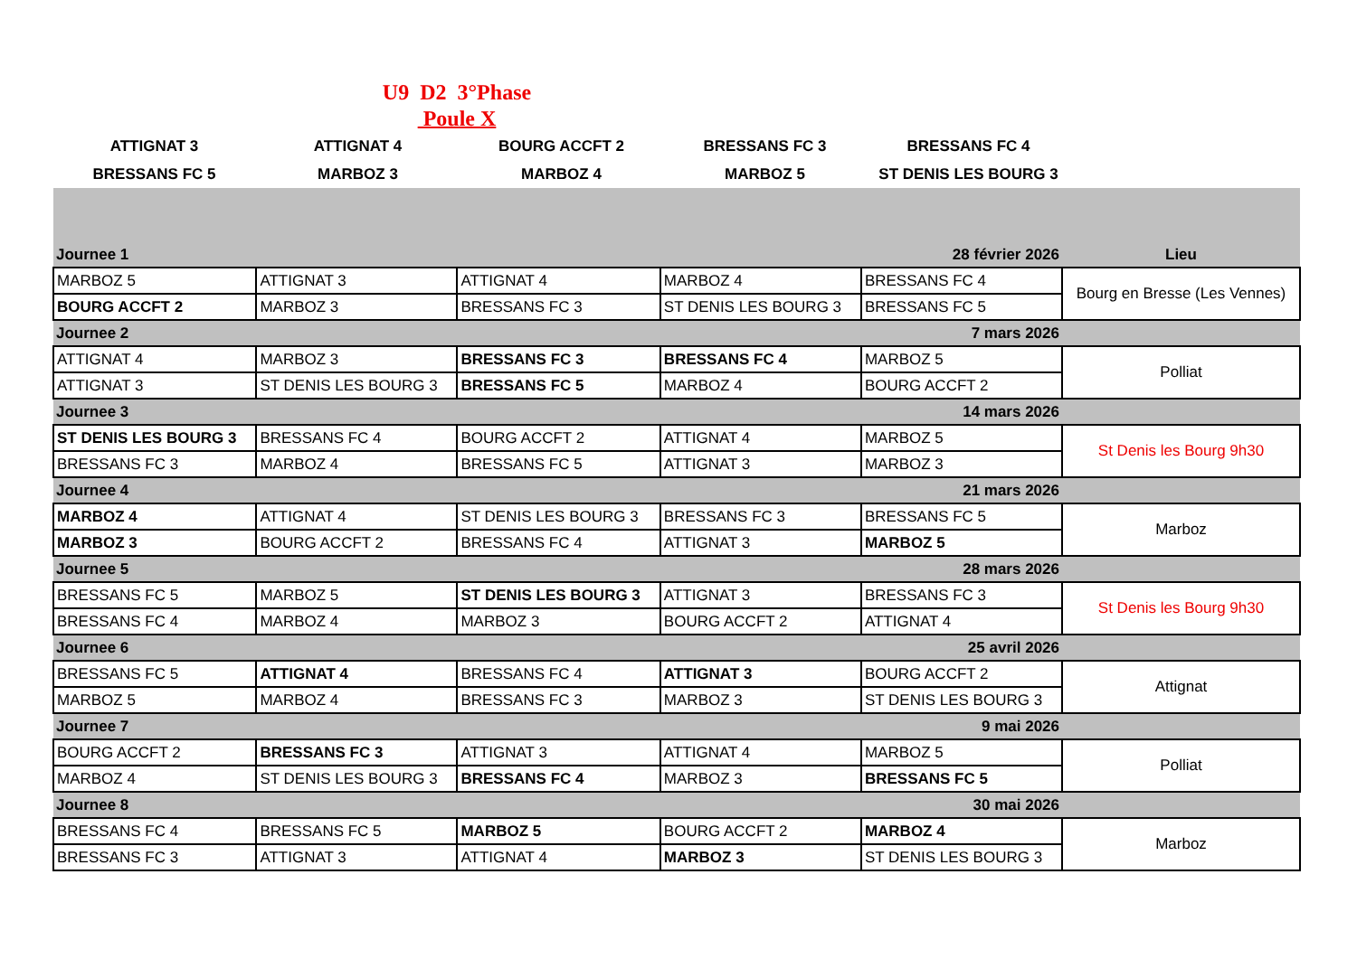U9 D2 3°Phase
Poule X
| ATTIGNAT 3 | ATTIGNAT 4 | BOURG ACCFT 2 | BRESSANS FC 3 | BRESSANS FC 4 |
| BRESSANS FC 5 | MARBOZ 3 | MARBOZ 4 | MARBOZ 5 | ST DENIS LES BOURG 3 |
| Journee 1 | | | | 28 février 2026 | Lieu |
| MARBOZ 5 | ATTIGNAT 3 | ATTIGNAT 4 | MARBOZ 4 | BRESSANS FC 4 | Bourg en Bresse (Les Vennes) |
| BOURG ACCFT 2 | MARBOZ 3 | BRESSANS FC 3 | ST DENIS LES BOURG 3 | BRESSANS FC 5 | |
| Journee 2 | | | | 7 mars 2026 | |
| ATTIGNAT 4 | MARBOZ 3 | BRESSANS FC 3 | BRESSANS FC 4 | MARBOZ 5 | Polliat |
| ATTIGNAT 3 | ST DENIS LES BOURG 3 | BRESSANS FC 5 | MARBOZ 4 | BOURG ACCFT 2 | |
| Journee 3 | | | | 14 mars 2026 | |
| ST DENIS LES BOURG 3 | BRESSANS FC 4 | BOURG ACCFT 2 | ATTIGNAT 4 | MARBOZ 5 | St Denis les Bourg 9h30 |
| BRESSANS FC 3 | MARBOZ 4 | BRESSANS FC 5 | ATTIGNAT 3 | MARBOZ 3 | |
| Journee 4 | | | | 21 mars 2026 | |
| MARBOZ 4 | ATTIGNAT 4 | ST DENIS LES BOURG 3 | BRESSANS FC 3 | BRESSANS FC 5 | Marboz |
| MARBOZ 3 | BOURG ACCFT 2 | BRESSANS FC 4 | ATTIGNAT 3 | MARBOZ 5 | |
| Journee 5 | | | | 28 mars 2026 | |
| BRESSANS FC 5 | MARBOZ 5 | ST DENIS LES BOURG 3 | ATTIGNAT 3 | BRESSANS FC 3 | St Denis les Bourg 9h30 |
| BRESSANS FC 4 | MARBOZ 4 | MARBOZ 3 | BOURG ACCFT 2 | ATTIGNAT 4 | |
| Journee 6 | | | | 25 avril 2026 | |
| BRESSANS FC 5 | ATTIGNAT 4 | BRESSANS FC 4 | ATTIGNAT 3 | BOURG ACCFT 2 | Attignat |
| MARBOZ 5 | MARBOZ 4 | BRESSANS FC 3 | MARBOZ 3 | ST DENIS LES BOURG 3 | |
| Journee 7 | | | | 9 mai 2026 | |
| BOURG ACCFT 2 | BRESSANS FC 3 | ATTIGNAT 3 | ATTIGNAT 4 | MARBOZ 5 | Polliat |
| MARBOZ 4 | ST DENIS LES BOURG 3 | BRESSANS FC 4 | MARBOZ 3 | BRESSANS FC 5 | |
| Journee 8 | | | | 30 mai 2026 | |
| BRESSANS FC 4 | BRESSANS FC 5 | MARBOZ 5 | BOURG ACCFT 2 | MARBOZ 4 | Marboz |
| BRESSANS FC 3 | ATTIGNAT 3 | ATTIGNAT 4 | MARBOZ 3 | ST DENIS LES BOURG 3 | |